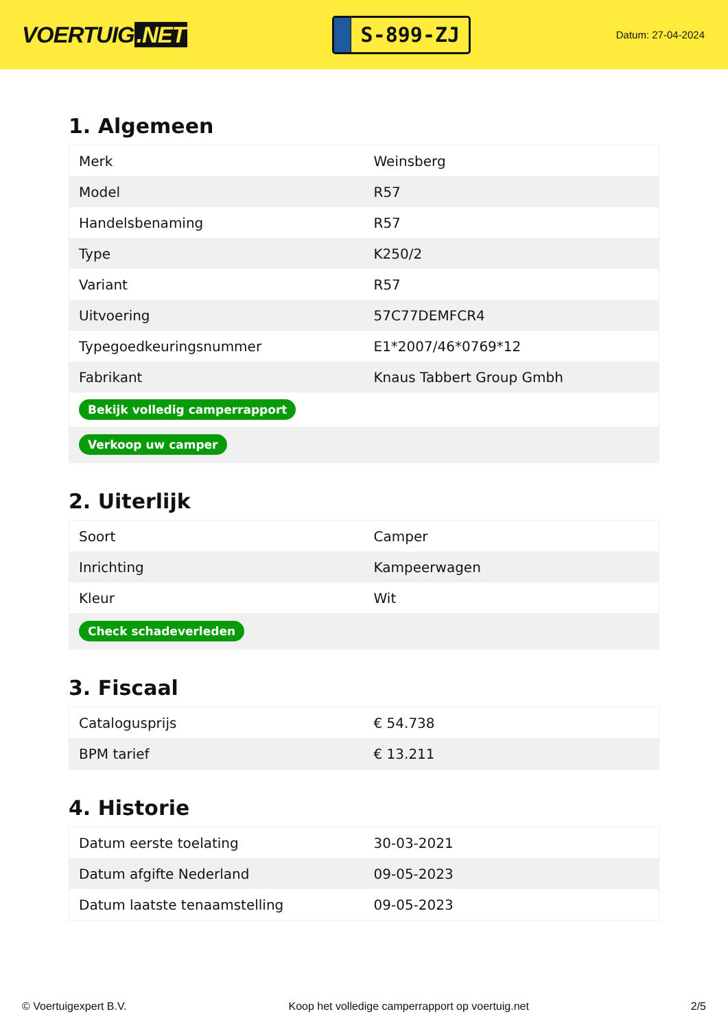VOERTUIG.NET
S-899-ZJ
Datum: 27-04-2024
1. Algemeen
| Merk | Weinsberg |
| Model | R57 |
| Handelsbenaming | R57 |
| Type | K250/2 |
| Variant | R57 |
| Uitvoering | 57C77DEMFCR4 |
| Typegoedkeuringsnummer | E1*2007/46*0769*12 |
| Fabrikant | Knaus Tabbert Group Gmbh |
| Bekijk volledig camperrapport | |
| Verkoop uw camper | |
2. Uiterlijk
| Soort | Camper |
| Inrichting | Kampeerwagen |
| Kleur | Wit |
| Check schadeverleden | |
3. Fiscaal
| Catalogusprijs | € 54.738 |
| BPM tarief | € 13.211 |
4. Historie
| Datum eerste toelating | 30-03-2021 |
| Datum afgifte Nederland | 09-05-2023 |
| Datum laatste tenaamstelling | 09-05-2023 |
© Voertuigexpert B.V. Koop het volledige camperrapport op voertuig.net 2/5